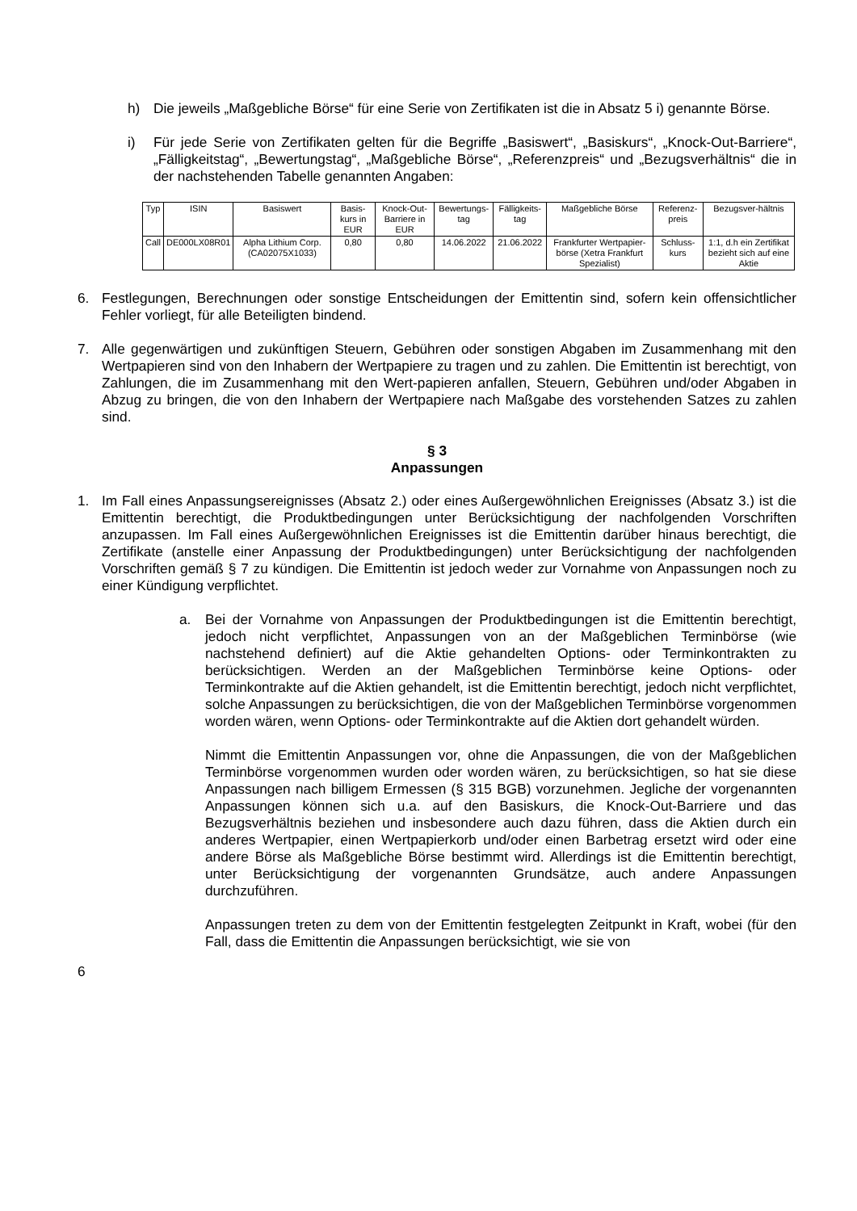h) Die jeweils „Maßgebliche Börse“ für eine Serie von Zertifikaten ist die in Absatz 5 i) genannte Börse.
i) Für jede Serie von Zertifikaten gelten für die Begriffe „Basiswert“, „Basiskurs“, „Knock-Out-Barriere“, „Fälligkeitstag“, „Bewertungstag“, „Maßgebliche Börse“, „Referenzpreis“ und „Bezugsverhältnis“ die in der nachstehenden Tabelle genannten Angaben:
| Typ | ISIN | Basiswert | Basis-kurs in EUR | Knock-Out-Barriere in EUR | Bewertungs-tag | Fälligkeits-tag | Maßgebliche Börse | Referenz-preis | Bezugsver-hältnis |
| --- | --- | --- | --- | --- | --- | --- | --- | --- | --- |
| Call | DE000LX08R01 | Alpha Lithium Corp. (CA02075X1033) | 0,80 | 0,80 | 14.06.2022 | 21.06.2022 | Frankfurter Wertpapier-börse (Xetra Frankfurt Spezialist) | Schluss-kurs | 1:1, d.h ein Zertifikat bezieht sich auf eine Aktie |
6. Festlegungen, Berechnungen oder sonstige Entscheidungen der Emittentin sind, sofern kein offensichtlicher Fehler vorliegt, für alle Beteiligten bindend.
7. Alle gegenwärtigen und zukünftigen Steuern, Gebühren oder sonstigen Abgaben im Zusammenhang mit den Wertpapieren sind von den Inhabern der Wertpapiere zu tragen und zu zahlen. Die Emittentin ist berechtigt, von Zahlungen, die im Zusammenhang mit den Wert-papieren anfallen, Steuern, Gebühren und/oder Abgaben in Abzug zu bringen, die von den Inhabern der Wertpapiere nach Maßgabe des vorstehenden Satzes zu zahlen sind.
§ 3
Anpassungen
1. Im Fall eines Anpassungsereignisses (Absatz 2.) oder eines Außergewöhnlichen Ereignisses (Absatz 3.) ist die Emittentin berechtigt, die Produktbedingungen unter Berücksichtigung der nachfolgenden Vorschriften anzupassen. Im Fall eines Außergewöhnlichen Ereignisses ist die Emittentin darüber hinaus berechtigt, die Zertifikate (anstelle einer Anpassung der Produktbedingungen) unter Berücksichtigung der nachfolgenden Vorschriften gemäß § 7 zu kündigen. Die Emittentin ist jedoch weder zur Vornahme von Anpassungen noch zu einer Kündigung verpflichtet.
a. Bei der Vornahme von Anpassungen der Produktbedingungen ist die Emittentin berechtigt, jedoch nicht verpflichtet, Anpassungen von an der Maßgeblichen Terminbörse (wie nachstehend definiert) auf die Aktie gehandelten Options- oder Terminkontrakten zu berücksichtigen. Werden an der Maßgeblichen Terminbörse keine Options- oder Terminkontrakte auf die Aktien gehandelt, ist die Emittentin berechtigt, jedoch nicht verpflichtet, solche Anpassungen zu berücksichtigen, die von der Maßgeblichen Terminbörse vorgenommen worden wären, wenn Options- oder Terminkontrakte auf die Aktien dort gehandelt würden.
Nimmt die Emittentin Anpassungen vor, ohne die Anpassungen, die von der Maßgeblichen Terminbörse vorgenommen wurden oder worden wären, zu berücksichtigen, so hat sie diese Anpassungen nach billigem Ermessen (§ 315 BGB) vorzunehmen. Jegliche der vorgenannten Anpassungen können sich u.a. auf den Basiskurs, die Knock-Out-Barriere und das Bezugsverhältnis beziehen und insbesondere auch dazu führen, dass die Aktien durch ein anderes Wertpapier, einen Wertpapierkorb und/oder einen Barbetrag ersetzt wird oder eine andere Börse als Maßgebliche Börse bestimmt wird. Allerdings ist die Emittentin berechtigt, unter Berücksichtigung der vorgenannten Grundsätze, auch andere Anpassungen durchzuführen.
Anpassungen treten zu dem von der Emittentin festgelegten Zeitpunkt in Kraft, wobei (für den Fall, dass die Emittentin die Anpassungen berücksichtigt, wie sie von
6